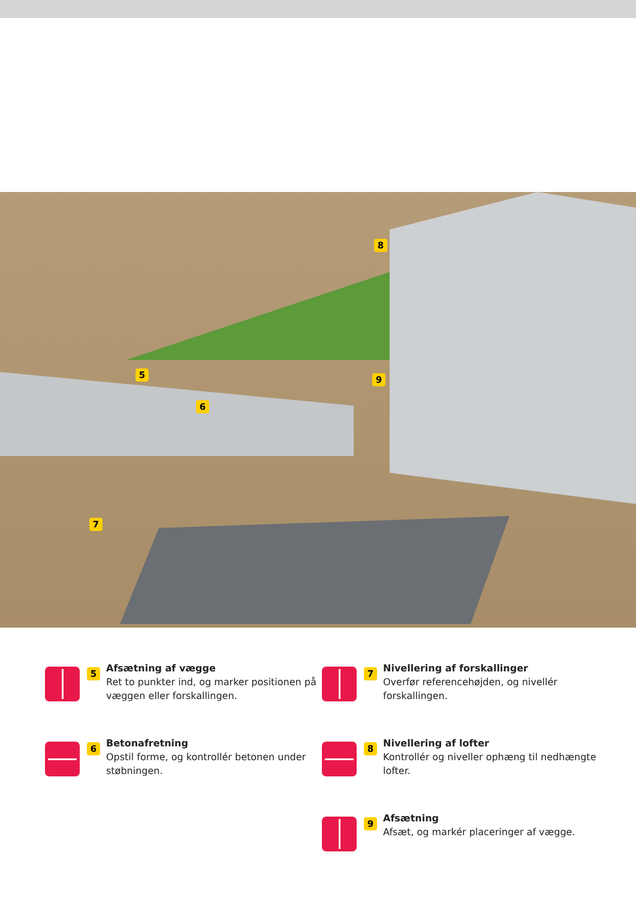8
5 9
6
7
5
Afsætning af vægge
Ret to punkter ind, og marker positionen på væggen eller forskallingen.
7
Nivellering af forskallinger
Overfør referencehøjden, og nivellér forskallingen.
6
Betonafretning
Opstil forme, og kontrollér betonen under støbningen.
8
Nivellering af lofter
Kontrollér og niveller ophæng til nedhængte lofter.
9
Afsætning
Afsæt, og markér placeringer af vægge.